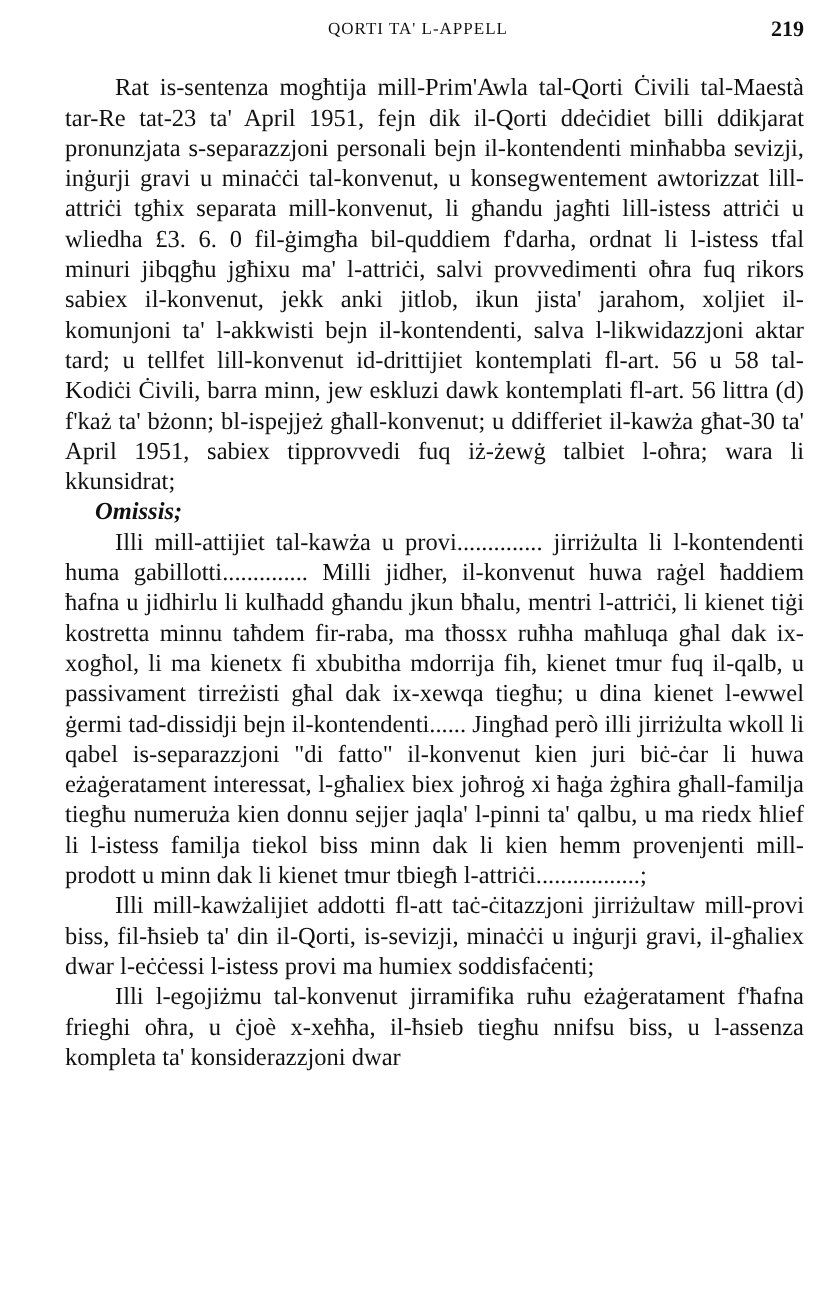QORTI TA' L-APPELL 219
Rat is-sentenza mogħtija mill-Prim'Awla tal-Qorti Ċivili tal-Maestà tar-Re tat-23 ta' April 1951, fejn dik il-Qorti ddeċidiet billi ddikjarat pronunzjata s-separazzjoni personali bejn il-kontendenti minħabba sevizji, inġurji gravi u minaċċi tal-konvenut, u konsegwentement awtorizzat lill-attriċi tgħix separata mill-konvenut, li għandu jagħti lill-istess attriċi u wliedha £3. 6. 0 fil-ġimgħa bil-quddiem f'darha, ordnat li l-istess tfal minuri jibqgħu jgħixu ma' l-attriċi, salvi provvedimenti oħra fuq rikors sabiex il-konvenut, jekk anki jitlob, ikun jista' jarahom, xoljiet il-komunjoni ta' l-akkwisti bejn il-kontendenti, salva l-likwidazzjoni aktar tard; u tellfet lill-konvenut id-drittijiet kontemplati fl-art. 56 u 58 tal-Kodiċi Ċivili, barra minn, jew eskluzi dawk kontemplati fl-art. 56 littra (d) f'każ ta' bżonn; bl-ispejjeż għall-konvenut; u ddifferiet il-kawża għat-30 ta' April 1951, sabiex tipprovvedi fuq iż-żewġ talbiet l-oħra; wara li kkunsidrat;
Omissis;
Illi mill-attijiet tal-kawża u provi.............. jirriżulta li l-kontendenti huma gabillotti.............. Milli jidher, il-konvenut huwa raġel ħaddiem ħafna u jidhirlu li kulħadd għandu jkun bħalu, mentri l-attriċi, li kienet tiġi kostretta minnu taħdem fir-raba, ma tħossx ruħha maħluqa għal dak ix-xogħol, li ma kienetx fi xbubitha mdorrija fih, kienet tmur fuq il-qalb, u passivament tirreżisti għal dak ix-xewqa tiegħu; u dina kienet l-ewwel ġermi tad-dissidji bejn il-kontendenti...... Jingħad però illi jirriżulta wkoll li qabel is-separazzjoni "di fatto" il-konvenut kien juri biċ-ċar li huwa eżaġeratament interessat, l-għaliex biex joħroġ xi ħaġa żgħira għall-familja tiegħu numeruża kien donnu sejjer jaqla' l-pinni ta' qalbu, u ma riedx ħlief li l-istess familja tiekol biss minn dak li kien hemm provenjenti mill-prodott u minn dak li kienet tmur tbiegħ l-attriċi.................;
Illi mill-kawżalijiet addotti fl-att taċ-ċitazzjoni jirriżultaw mill-provi biss, fil-ħsieb ta' din il-Qorti, is-sevizji, minaċċi u inġurji gravi, il-għaliex dwar l-eċċessi l-istess provi ma humiex soddisfaċenti;
Illi l-egojiżmu tal-konvenut jirramifika ruħu eżaġeratament f'ħafna frieghi oħra, u ċjoè x-xeħħa, il-ħsieb tiegħu nnifsu biss, u l-assenza kompleta ta' konsiderazzjoni dwar